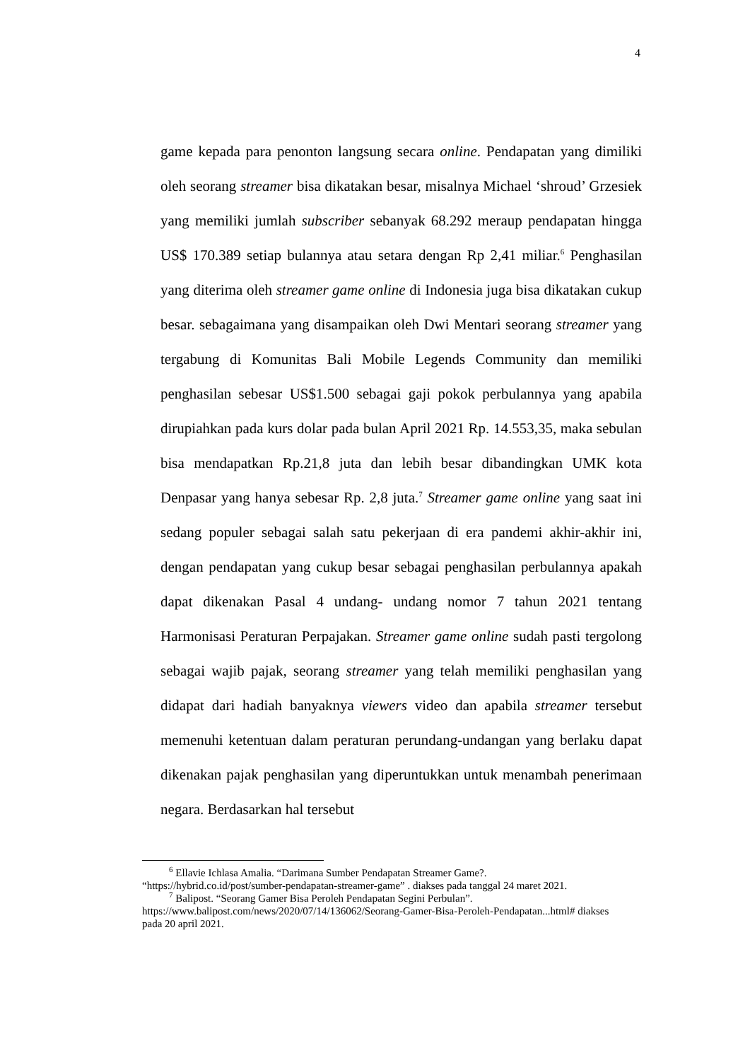4
game kepada para penonton langsung secara online. Pendapatan yang dimiliki oleh seorang streamer bisa dikatakan besar, misalnya Michael ‘shroud’ Grzesiek yang memiliki jumlah subscriber sebanyak 68.292 meraup pendapatan hingga US$ 170.389 setiap bulannya atau setara dengan Rp 2,41 miliar.<sup>6</sup> Penghasilan yang diterima oleh streamer game online di Indonesia juga bisa dikatakan cukup besar. sebagaimana yang disampaikan oleh Dwi Mentari seorang streamer yang tergabung di Komunitas Bali Mobile Legends Community dan memiliki penghasilan sebesar US$1.500 sebagai gaji pokok perbulannya yang apabila dirupiahkan pada kurs dolar pada bulan April 2021 Rp. 14.553,35, maka sebulan bisa mendapatkan Rp.21,8 juta dan lebih besar dibandingkan UMK kota Denpasar yang hanya sebesar Rp. 2,8 juta.<sup>7</sup> Streamer game online yang saat ini sedang populer sebagai salah satu pekerjaan di era pandemi akhir-akhir ini, dengan pendapatan yang cukup besar sebagai penghasilan perbulannya apakah dapat dikenakan Pasal 4 undang- undang nomor 7 tahun 2021 tentang Harmonisasi Peraturan Perpajakan. Streamer game online sudah pasti tergolong sebagai wajib pajak, seorang streamer yang telah memiliki penghasilan yang didapat dari hadiah banyaknya viewers video dan apabila streamer tersebut memenuhi ketentuan dalam peraturan perundang-undangan yang berlaku dapat dikenakan pajak penghasilan yang diperuntukkan untuk menambah penerimaan negara. Berdasarkan hal tersebut
<sup>6</sup> Ellavie Ichlasa Amalia. “Darimana Sumber Pendapatan Streamer Game?. “https://hybrid.co.id/post/sumber-pendapatan-streamer-game” . diakses pada tanggal 24 maret 2021.
<sup>7</sup> Balipost. “Seorang Gamer Bisa Peroleh Pendapatan Segini Perbulan”. https://www.balipost.com/news/2020/07/14/136062/Seorang-Gamer-Bisa-Peroleh-Pendapatan...html# diakses pada 20 april 2021.